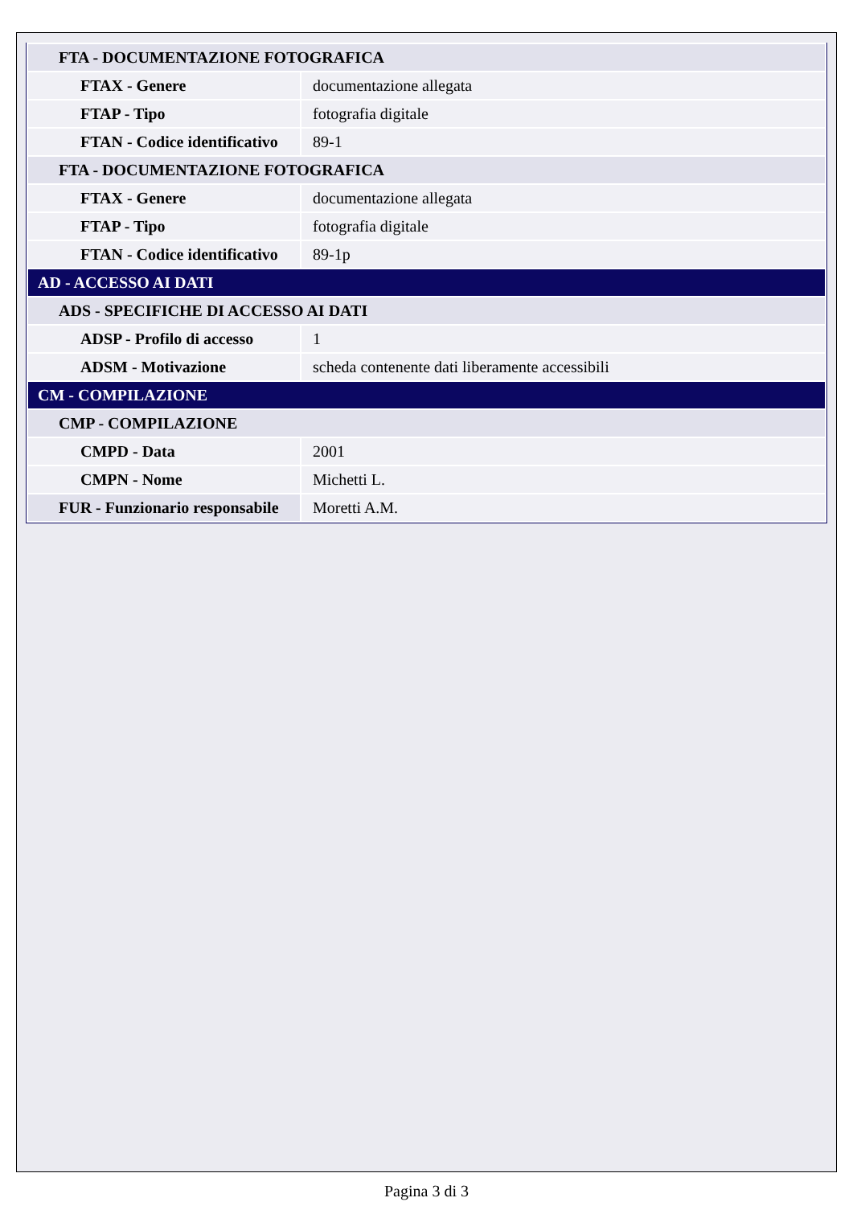| FTA - DOCUMENTAZIONE FOTOGRAFICA | |
| FTAX - Genere | documentazione allegata |
| FTAP - Tipo | fotografia digitale |
| FTAN - Codice identificativo | 89-1 |
| FTA - DOCUMENTAZIONE FOTOGRAFICA | |
| FTAX - Genere | documentazione allegata |
| FTAP - Tipo | fotografia digitale |
| FTAN - Codice identificativo | 89-1p |
| AD - ACCESSO AI DATI | |
| ADS - SPECIFICHE DI ACCESSO AI DATI | |
| ADSP - Profilo di accesso | 1 |
| ADSM - Motivazione | scheda contenente dati liberamente accessibili |
| CM - COMPILAZIONE | |
| CMP - COMPILAZIONE | |
| CMPD - Data | 2001 |
| CMPN - Nome | Michetti L. |
| FUR - Funzionario responsabile | Moretti A.M. |
Pagina 3 di 3